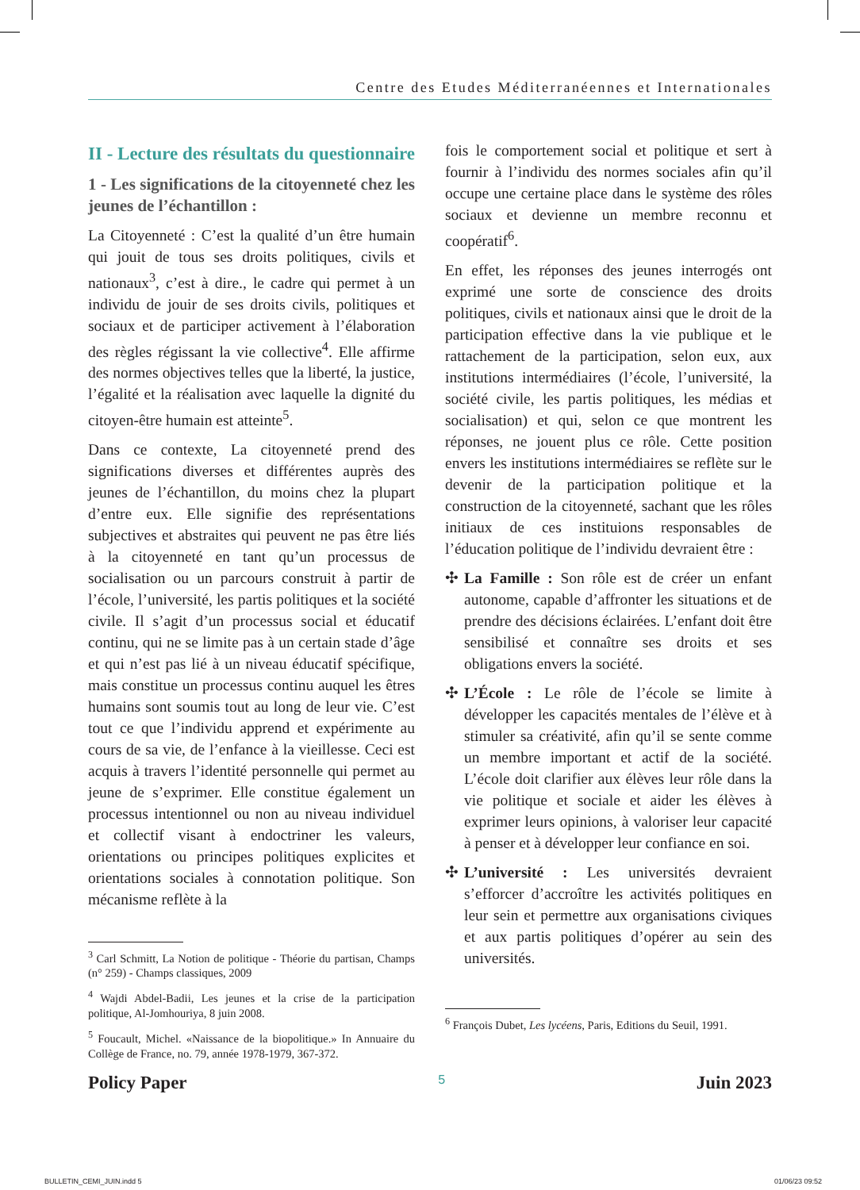Centre des Etudes Méditerranéennes et Internationales
II - Lecture des résultats du questionnaire
1 - Les significations de la citoyenneté chez les jeunes de l’échantillon :
La Citoyenneté : C’est la qualité d’un être humain qui jouit de tous ses droits politiques, civils et nationaux<sup>3</sup>, c’est à dire., le cadre qui permet à un individu de jouir de ses droits civils, politiques et sociaux et de participer activement à l’élaboration des règles régissant la vie collective<sup>4</sup>. Elle affirme des normes objectives telles que la liberté, la justice, l’égalité et la réalisation avec laquelle la dignité du citoyen-être humain est atteinte<sup>5</sup>.
Dans ce contexte, La citoyenneté prend des significations diverses et différentes auprès des jeunes de l’échantillon, du moins chez la plupart d’entre eux. Elle signifie des représentations subjectives et abstraites qui peuvent ne pas être liés à la citoyenneté en tant qu’un processus de socialisation ou un parcours construit à partir de l’école, l’université, les partis politiques et la société civile. Il s’agit d’un processus social et éducatif continu, qui ne se limite pas à un certain stade d’âge et qui n’est pas lié à un niveau éducatif spécifique, mais constitue un processus continu auquel les êtres humains sont soumis tout au long de leur vie. C’est tout ce que l’individu apprend et expérimente au cours de sa vie, de l’enfance à la vieillesse. Ceci est acquis à travers l’identité personnelle qui permet au jeune de s’exprimer. Elle constitue également un processus intentionnel ou non au niveau individuel et collectif visant à endoctriner les valeurs, orientations ou principes politiques explicites et orientations sociales à connotation politique. Son mécanisme reflète à la
<sup>3</sup> Carl Schmitt, La Notion de politique - Théorie du partisan, Champs (n° 259) - Champs classiques, 2009
<sup>4</sup> Wajdi Abdel-Badii, Les jeunes et la crise de la participation politique, Al-Jomhouriya, 8 juin 2008.
<sup>5</sup> Foucault, Michel. «Naissance de la biopolitique.» In Annuaire du Collège de France, no. 79, année 1978-1979, 367-372.
fois le comportement social et politique et sert à fournir à l’individu des normes sociales afin qu’il occupe une certaine place dans le système des rôles sociaux et devienne un membre reconnu et coopératif<sup>6</sup>.
En effet, les réponses des jeunes interrogés ont exprimé une sorte de conscience des droits politiques, civils et nationaux ainsi que le droit de la participation effective dans la vie publique et le rattachement de la participation, selon eux, aux institutions intermédiaires (l’école, l’université, la société civile, les partis politiques, les médias et socialisation) et qui, selon ce que montrent les réponses, ne jouent plus ce rôle. Cette position envers les institutions intermédiaires se reflète sur le devenir de la participation politique et la construction de la citoyenneté, sachant que les rôles initiaux de ces instituions responsables de l’éducation politique de l’individu devraient être :
✣ La Famille : Son rôle est de créer un enfant autonome, capable d’affronter les situations et de prendre des décisions éclairées. L’enfant doit être sensibilisé et connaître ses droits et ses obligations envers la société.
✣ L’École : Le rôle de l’école se limite à développer les capacités mentales de l’élève et à stimuler sa créativité, afin qu’il se sente comme un membre important et actif de la société. L’école doit clarifier aux élèves leur rôle dans la vie politique et sociale et aider les élèves à exprimer leurs opinions, à valoriser leur capacité à penser et à développer leur confiance en soi.
✣ L’université : Les universités devraient s’efforcer d’accroître les activités politiques en leur sein et permettre aux organisations civiques et aux partis politiques d’opérer au sein des universités.
<sup>6</sup> François Dubet, Les lycéens, Paris, Editions du Seuil, 1991.
Policy Paper 5 Juin 2023
BULLETIN_CEMI_JUIN.indd 5 01/06/23 09:52